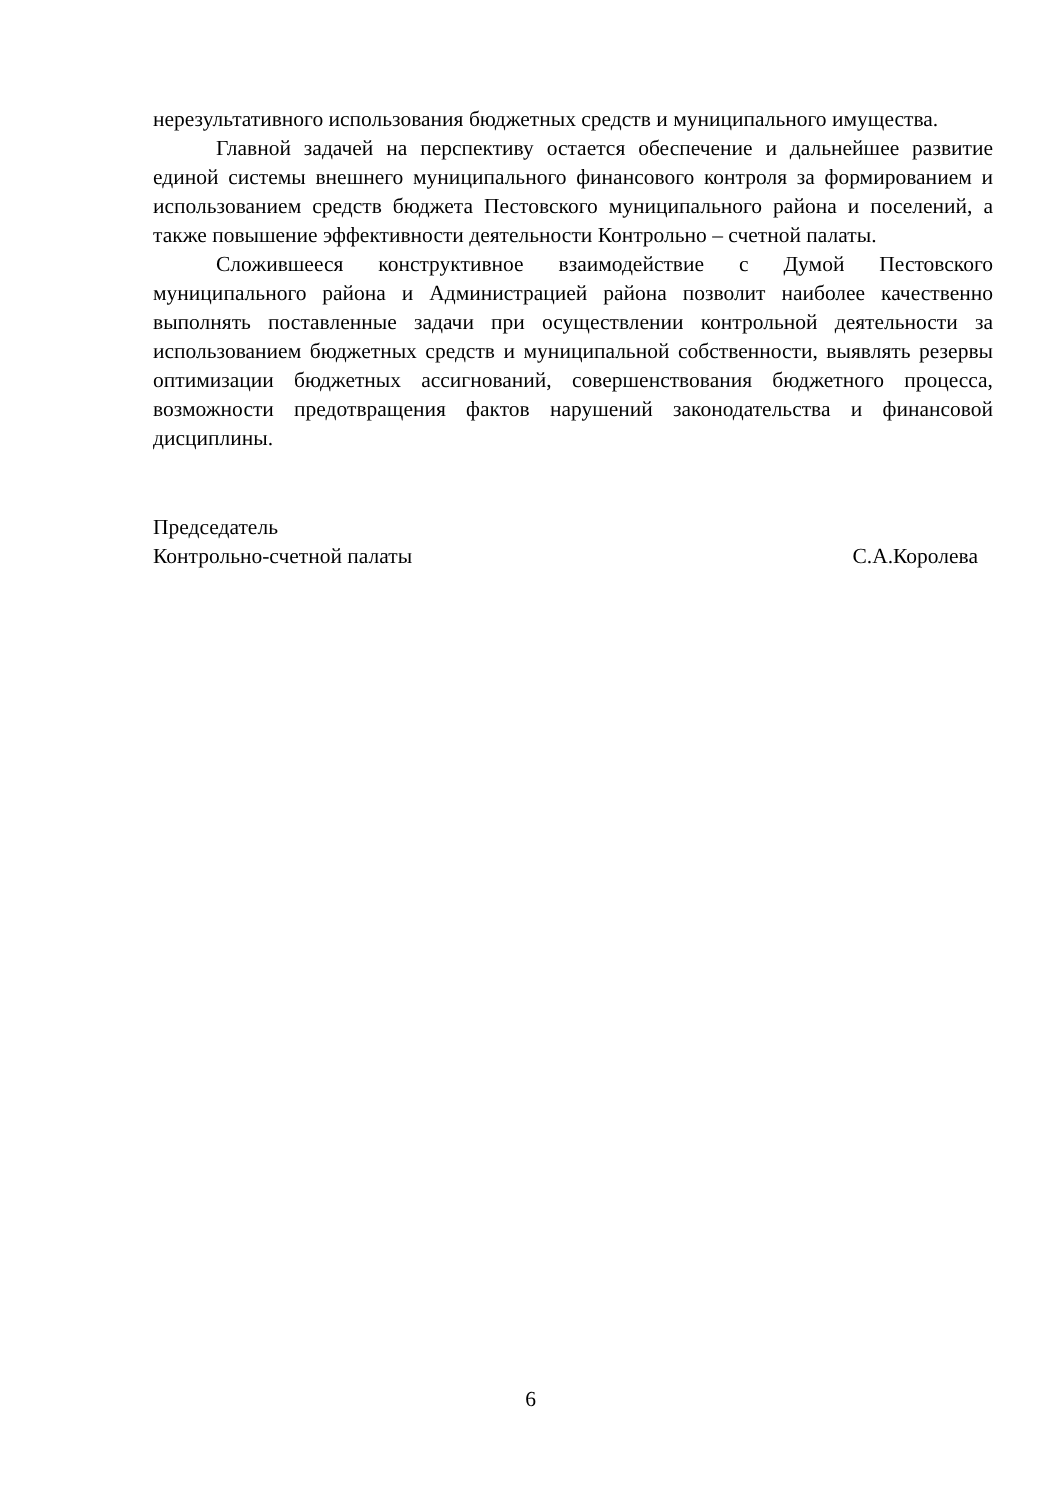нерезультативного использования бюджетных средств и муниципального имущества.
Главной задачей на перспективу остается обеспечение и дальнейшее развитие единой системы внешнего муниципального финансового контроля за формированием и использованием средств бюджета Пестовского муниципального района и поселений, а также повышение эффективности деятельности Контрольно – счетной палаты.
Сложившееся конструктивное взаимодействие с Думой Пестовского муниципального района и Администрацией района позволит наиболее качественно выполнять поставленные задачи при осуществлении контрольной деятельности за использованием бюджетных средств и муниципальной собственности, выявлять резервы оптимизации бюджетных ассигнований, совершенствования бюджетного процесса, возможности предотвращения фактов нарушений законодательства и финансовой дисциплины.
Председатель
Контрольно-счетной палаты С.А.Королева
6